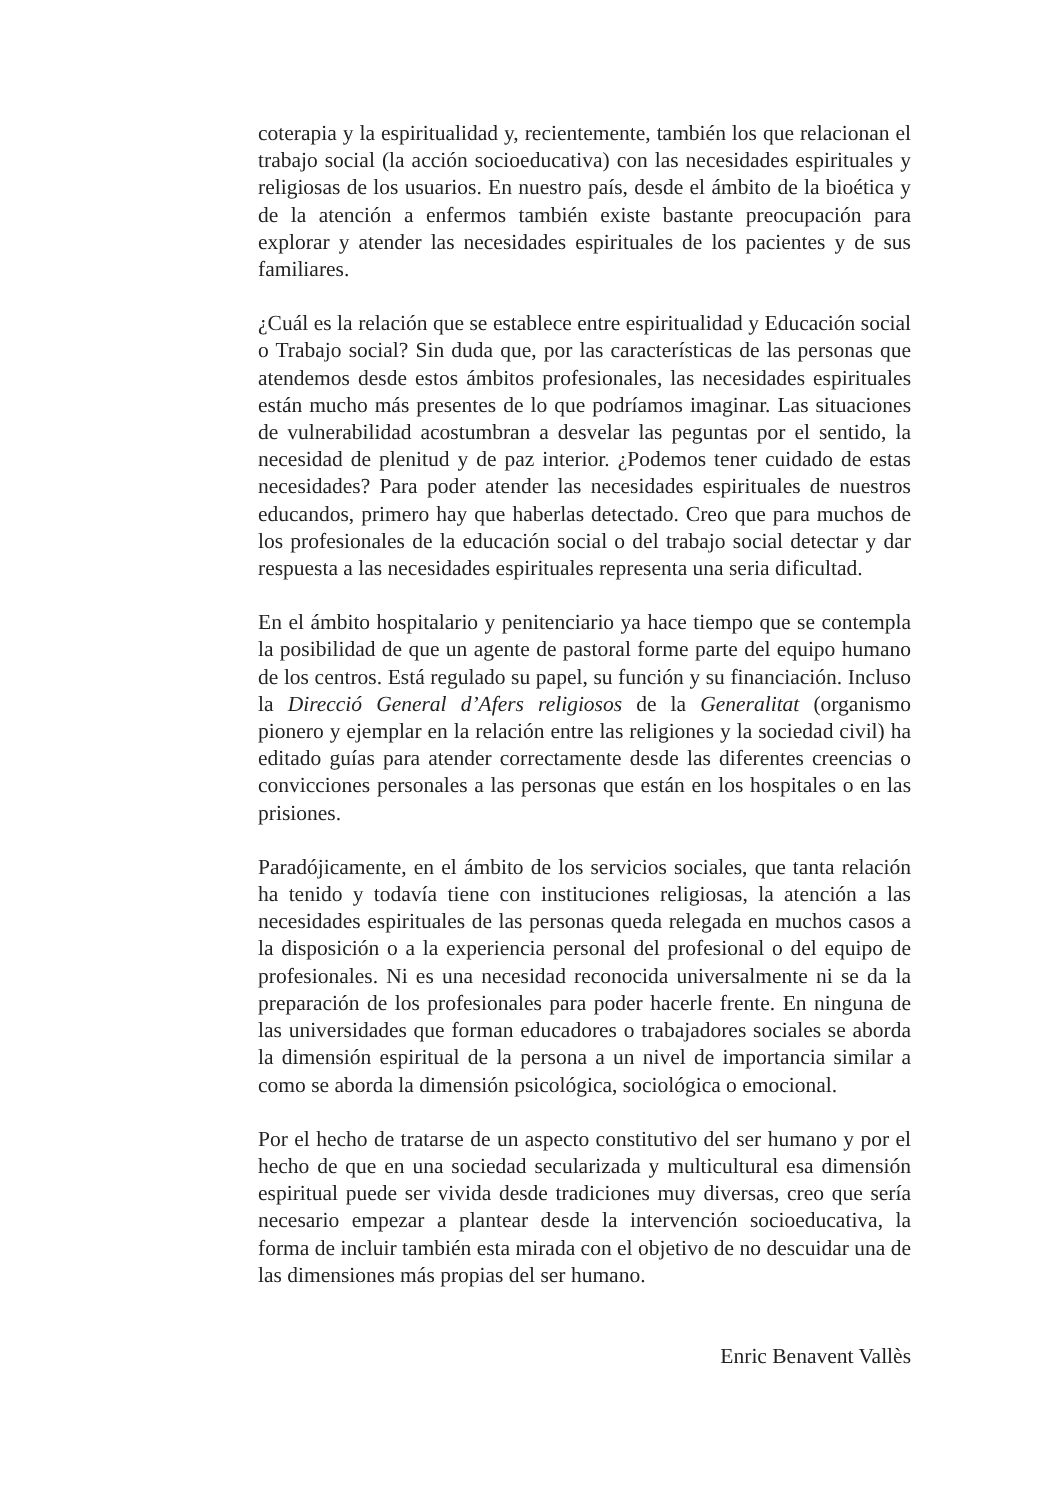coterapia y la espiritualidad y, recientemente, también los que relacionan el trabajo social (la acción socioeducativa) con las necesidades espirituales y religiosas de los usuarios. En nuestro país, desde el ámbito de la bioética y de la atención a enfermos también existe bastante preocupación para explorar y atender las necesidades espirituales de los pacientes y de sus familiares.
¿Cuál es la relación que se establece entre espiritualidad y Educación social o Trabajo social? Sin duda que, por las características de las personas que atendemos desde estos ámbitos profesionales, las necesidades espirituales están mucho más presentes de lo que podríamos imaginar. Las situaciones de vulnerabilidad acostumbran a desvelar las peguntas por el sentido, la necesidad de plenitud y de paz interior. ¿Podemos tener cuidado de estas necesidades? Para poder atender las necesidades espirituales de nuestros educandos, primero hay que haberlas detectado. Creo que para muchos de los profesionales de la educación social o del trabajo social detectar y dar respuesta a las necesidades espirituales representa una seria dificultad.
En el ámbito hospitalario y penitenciario ya hace tiempo que se contempla la posibilidad de que un agente de pastoral forme parte del equipo humano de los centros. Está regulado su papel, su función y su financiación. Incluso la Direcció General d’Afers religiosos de la Generalitat (organismo pionero y ejemplar en la relación entre las religiones y la sociedad civil) ha editado guías para atender correctamente desde las diferentes creencias o convicciones personales a las personas que están en los hospitales o en las prisiones.
Paradójicamente, en el ámbito de los servicios sociales, que tanta relación ha tenido y todavía tiene con instituciones religiosas, la atención a las necesidades espirituales de las personas queda relegada en muchos casos a la disposición o a la experiencia personal del profesional o del equipo de profesionales. Ni es una necesidad reconocida universalmente ni se da la preparación de los profesionales para poder hacerle frente. En ninguna de las universidades que forman educadores o trabajadores sociales se aborda la dimensión espiritual de la persona a un nivel de importancia similar a como se aborda la dimensión psicológica, sociológica o emocional.
Por el hecho de tratarse de un aspecto constitutivo del ser humano y por el hecho de que en una sociedad secularizada y multicultural esa dimensión espiritual puede ser vivida desde tradiciones muy diversas, creo que sería necesario empezar a plantear desde la intervención socioeducativa, la forma de incluir también esta mirada con el objetivo de no descuidar una de las dimensiones más propias del ser humano.
Enric Benavent Vallès